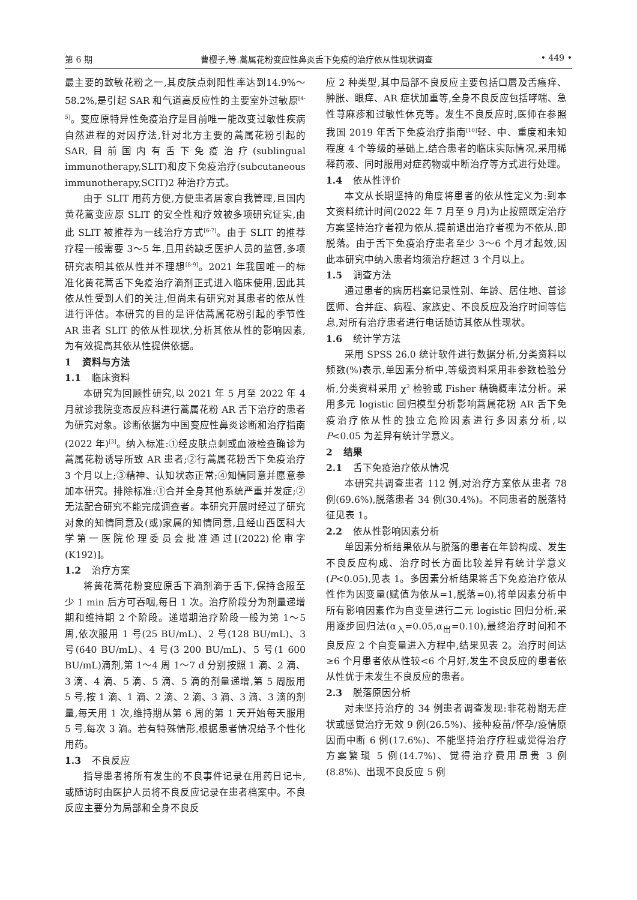第 6 期 曹樱子,等.蒿属花粉变应性鼻炎舌下免疫的治疗依从性现状调查 • 449 •
最主要的致敏花粉之一,其皮肤点刺阳性率达到14.9%～58.2%,是引起 SAR 和气道高反应性的主要室外过敏原<sup>[4-5]</sup>。变应原特异性免疫治疗是目前唯一能改变过敏性疾病自然进程的对因疗法,针对北方主要的蒿属花粉引起的 SAR,目前国内有舌下免疫治疗(sublingual immunotherapy,SLIT)和皮下免疫治疗(subcutaneous immunotherapy,SCIT)2 种治疗方式。
由于 SLIT 用药方便,方便患者居家自我管理,且国内黄花蒿变应原 SLIT 的安全性和疗效被多项研究证实,由此 SLIT 被推荐为一线治疗方式<sup>[6-7]</sup>。由于 SLIT 的推荐疗程一般需要 3～5 年,且用药缺乏医护人员的监督,多项研究表明其依从性并不理想<sup>[8-9]</sup>。2021 年我国唯一的标准化黄花蒿舌下免疫治疗滴剂正式进入临床使用,因此其依从性受到人们的关注,但尚未有研究对其患者的依从性进行评估。本研究的目的是评估蒿属花粉引起的季节性 AR 患者 SLIT 的依从性现状,分析其依从性的影响因素,为有效提高其依从性提供依据。
1 资料与方法
1.1 临床资料
本研究为回顾性研究,以 2021 年 5 月至 2022 年 4 月就诊我院变态反应科进行蒿属花粉 AR 舌下治疗的患者为研究对象。诊断依据为中国变应性鼻炎诊断和治疗指南(2022 年)<sup>[3]</sup>。纳入标准:①经皮肤点刺或血液检查确诊为蒿属花粉诱导所致 AR 患者;②行蒿属花粉舌下免疫治疗 3 个月以上;③精神、认知状态正常;④知情同意并愿意参加本研究。排除标准:①合并全身其他系统严重并发症;②无法配合研究不能完成调查者。本研究开展时经过了研究对象的知情同意及(或)家属的知情同意,且经山西医科大学第一医院伦理委员会批准通过[(2022)伦审字(K192)]。
1.2 治疗方案
将黄花蒿花粉变应原舌下滴剂滴于舌下,保持含服至少 1 min 后方可吞咽,每日 1 次。治疗阶段分为剂量递增期和维持期 2 个阶段。递增期治疗阶段一般为第 1～5 周,依次服用 1 号(25 BU/mL)、2 号(128 BU/mL)、3 号(640 BU/mL)、4 号(3 200 BU/mL)、5 号(1 600 BU/mL)滴剂,第 1～4 周 1～7 d 分别按照 1 滴、2 滴、3 滴、4 滴、5 滴、5 滴、5 滴的剂量递增,第 5 周服用 5 号,按 1 滴、1 滴、2 滴、2 滴、3 滴、3 滴、3 滴的剂量,每天用 1 次,维持期从第 6 周的第 1 天开始每天服用 5 号,每次 3 滴。若有特殊情形,根据患者情况给予个性化用药。
1.3 不良反应
指导患者将所有发生的不良事件记录在用药日记卡,或随访时由医护人员将不良反应记录在患者档案中。不良反应主要分为局部和全身不良反
应 2 种类型,其中局部不良反应主要包括口唇及舌瘙痒、肿胀、眼痒、AR 症状加重等,全身不良反应包括哮喘、急性荨麻疹和过敏性休克等。发生不良反应时,医师在参照我国 2019 年舌下免疫治疗指南<sup>[10]</sup>轻、中、重度和未知程度 4 个等级的基础上,结合患者的临床实际情况,采用稀释药液、同时服用对症药物或中断治疗等方式进行处理。
1.4 依从性评价
本文从长期坚持的角度将患者的依从性定义为:到本文资料统计时间(2022 年 7 月至 9 月)为止按照既定治疗方案坚持治疗者视为依从,提前退出治疗者视为不依从,即脱落。由于舌下免疫治疗患者至少 3～6 个月才起效,因此本研究中纳入患者均须治疗超过 3 个月以上。
1.5 调查方法
通过患者的病历档案记录性别、年龄、居住地、首诊医师、合并症、病程、家族史、不良反应及治疗时间等信息,对所有治疗患者进行电话随访其依从性现状。
1.6 统计学方法
采用 SPSS 26.0 统计软件进行数据分析,分类资料以频数(%)表示,单因素分析中,等级资料采用非参数检验分析,分类资料采用 χ<sup>2</sup> 检验或 Fisher 精确概率法分析。采用多元 logistic 回归模型分析影响蒿属花粉 AR 舌下免疫治疗依从性的独立危险因素进行多因素分析,以 P<0.05 为差异有统计学意义。
2 结果
2.1 舌下免疫治疗依从情况
本研究共调查患者 112 例,对治疗方案依从患者 78 例(69.6%),脱落患者 34 例(30.4%)。不同患者的脱落特征见表 1。
2.2 依从性影响因素分析
单因素分析结果依从与脱落的患者在年龄构成、发生不良反应构成、治疗时长方面比较差异有统计学意义(P<0.05),见表 1。多因素分析结果将舌下免疫治疗依从性作为因变量(赋值为依从=1,脱落=0),将单因素分析中所有影响因素作为自变量进行二元 logistic 回归分析,采用逐步回归法(α<sub>入</sub>=0.05,α<sub>出</sub>=0.10),最终治疗时间和不良反应 2 个自变量进入方程中,结果见表 2。治疗时间达≥6 个月患者依从性较<6 个月好,发生不良反应的患者依从性优于未发生不良反应的患者。
2.3 脱落原因分析
对未坚持治疗的 34 例患者调查发现:非花粉期无症状或感觉治疗无效 9 例(26.5%)、接种疫苗/怀孕/疫情原因而中断 6 例(17.6%)、不能坚持治疗疗程或觉得治疗方案繁琐 5 例(14.7%)、觉得治疗费用昂贵 3 例(8.8%)、出现不良反应 5 例